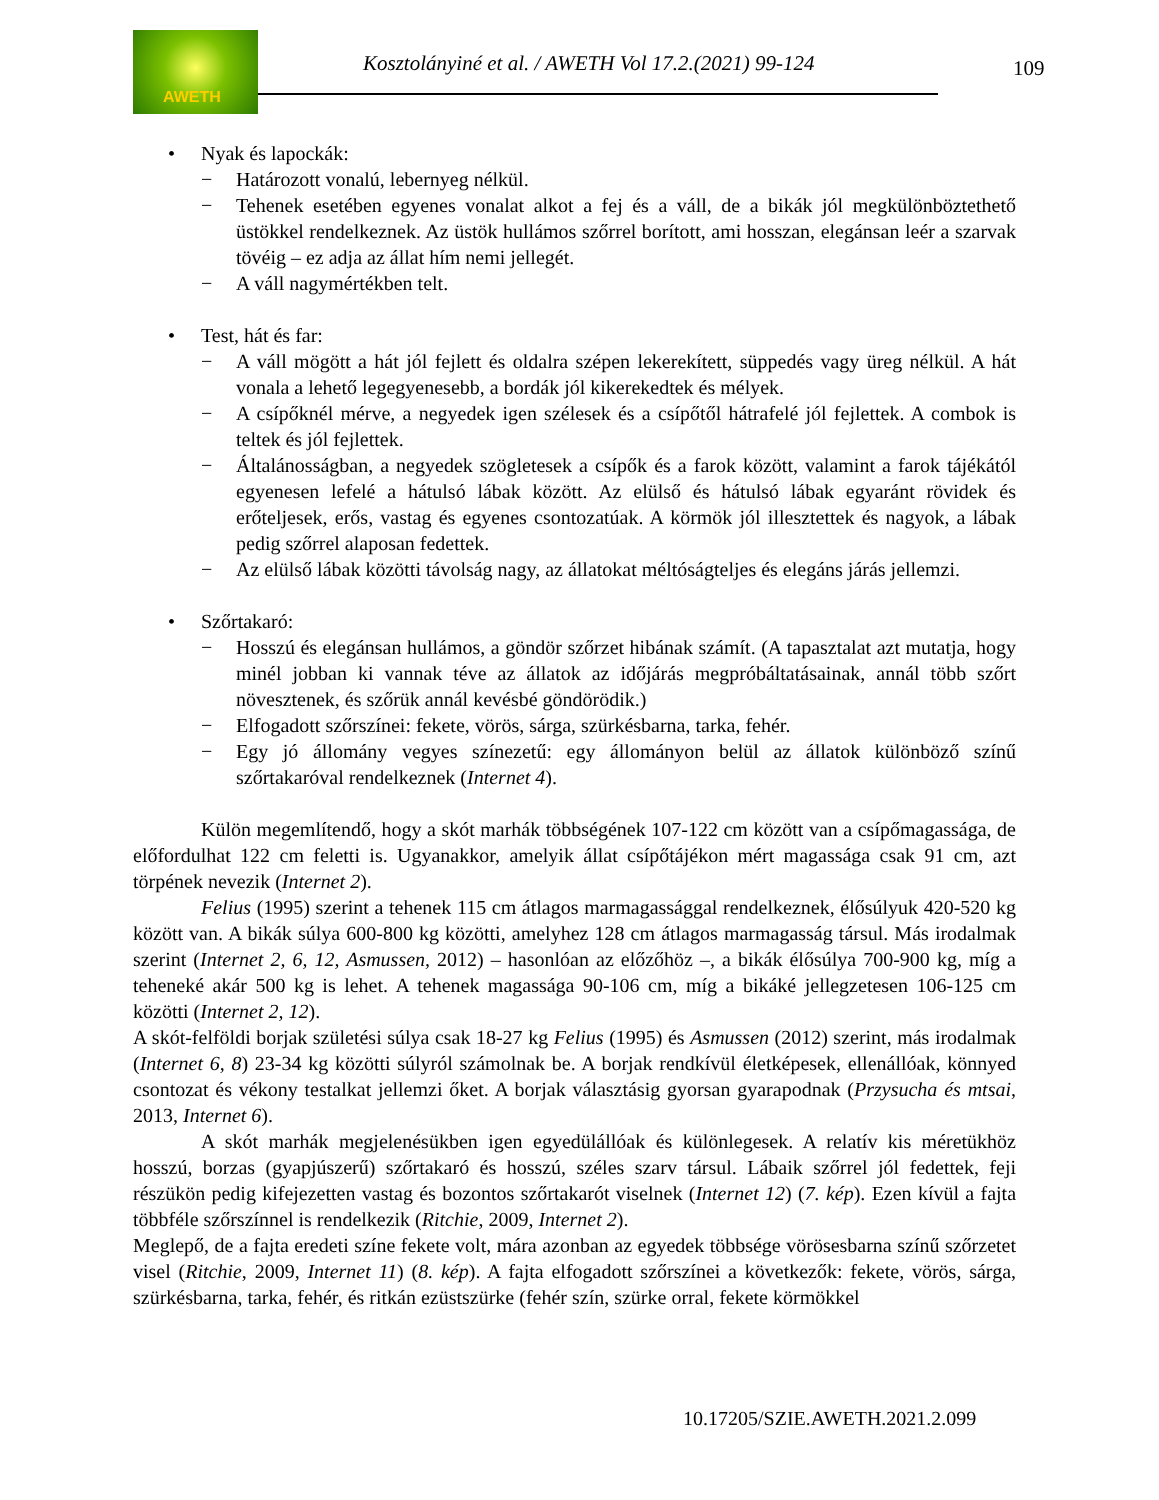AWETH
Kosztolányiné et al. / AWETH Vol 17.2.(2021) 99-124
109
• Nyak és lapockák:
− Határozott vonalú, lebernyeg nélkül.
− Tehenek esetében egyenes vonalat alkot a fej és a váll, de a bikák jól megkülönböztethető üstökkel rendelkeznek. Az üstök hullámos szőrrel borított, ami hosszan, elegánsan leér a szarvak tövéig – ez adja az állat hím nemi jellegét.
− A váll nagymértékben telt.
• Test, hát és far:
− A váll mögött a hát jól fejlett és oldalra szépen lekerekített, süppedés vagy üreg nélkül. A hát vonala a lehető legegyenesebb, a bordák jól kikerekedtek és mélyek.
− A csípőknél mérve, a negyedek igen szélesek és a csípőtől hátrafelé jól fejlettek. A combok is teltek és jól fejlettek.
− Általánosságban, a negyedek szögletesek a csípők és a farok között, valamint a farok tájékától egyenesen lefelé a hátulsó lábak között. Az elülső és hátulsó lábak egyaránt rövidek és erőteljesek, erős, vastag és egyenes csontozatúak. A körmök jól illesztettek és nagyok, a lábak pedig szőrrel alaposan fedettek.
− Az elülső lábak közötti távolság nagy, az állatokat méltóságteljes és elegáns járás jellemzi.
• Szőrtakaró:
− Hosszú és elegánsan hullámos, a göndör szőrzet hibának számít. (A tapasztalat azt mutatja, hogy minél jobban ki vannak téve az állatok az időjárás megpróbáltatásainak, annál több szőrt növesztenek, és szőrük annál kevésbé göndörödik.)
− Elfogadott szőrszínei: fekete, vörös, sárga, szürkésbarna, tarka, fehér.
− Egy jó állomány vegyes színezetű: egy állományon belül az állatok különböző színű szőrtakaróval rendelkeznek (Internet 4).
Külön megemlítendő, hogy a skót marhák többségének 107-122 cm között van a csípőmagassága, de előfordulhat 122 cm feletti is. Ugyanakkor, amelyik állat csípőtájékon mért magassága csak 91 cm, azt törpének nevezik (Internet 2).
Felius (1995) szerint a tehenek 115 cm átlagos marmagassággal rendelkeznek, élősúlyuk 420-520 kg között van. A bikák súlya 600-800 kg közötti, amelyhez 128 cm átlagos marmagasság társul. Más irodalmak szerint (Internet 2, 6, 12, Asmussen, 2012) – hasonlóan az előzőhöz –, a bikák élősúlya 700-900 kg, míg a teheneké akár 500 kg is lehet. A tehenek magassága 90-106 cm, míg a bikáké jellegzetesen 106-125 cm közötti (Internet 2, 12).
A skót-felföldi borjak születési súlya csak 18-27 kg Felius (1995) és Asmussen (2012) szerint, más irodalmak (Internet 6, 8) 23-34 kg közötti súlyról számolnak be. A borjak rendkívül életképesek, ellenállóak, könnyed csontozat és vékony testalkat jellemzi őket. A borjak választásig gyorsan gyarapodnak (Przysucha és mtsai, 2013, Internet 6).
A skót marhák megjelenésükben igen egyedülállóak és különlegesek. A relatív kis méretükhöz hosszú, borzas (gyapjúszerű) szőrtakaró és hosszú, széles szarv társul. Lábaik szőrrel jól fedettek, feji részükön pedig kifejezetten vastag és bozontos szőrtakarót viselnek (Internet 12) (7. kép). Ezen kívül a fajta többféle szőrszínnel is rendelkezik (Ritchie, 2009, Internet 2).
Meglepő, de a fajta eredeti színe fekete volt, mára azonban az egyedek többsége vörösesbarna színű szőrzetet visel (Ritchie, 2009, Internet 11) (8. kép). A fajta elfogadott szőrszínei a következők: fekete, vörös, sárga, szürkésbarna, tarka, fehér, és ritkán ezüstszürke (fehér szín, szürke orral, fekete körmökkel
10.17205/SZIE.AWETH.2021.2.099